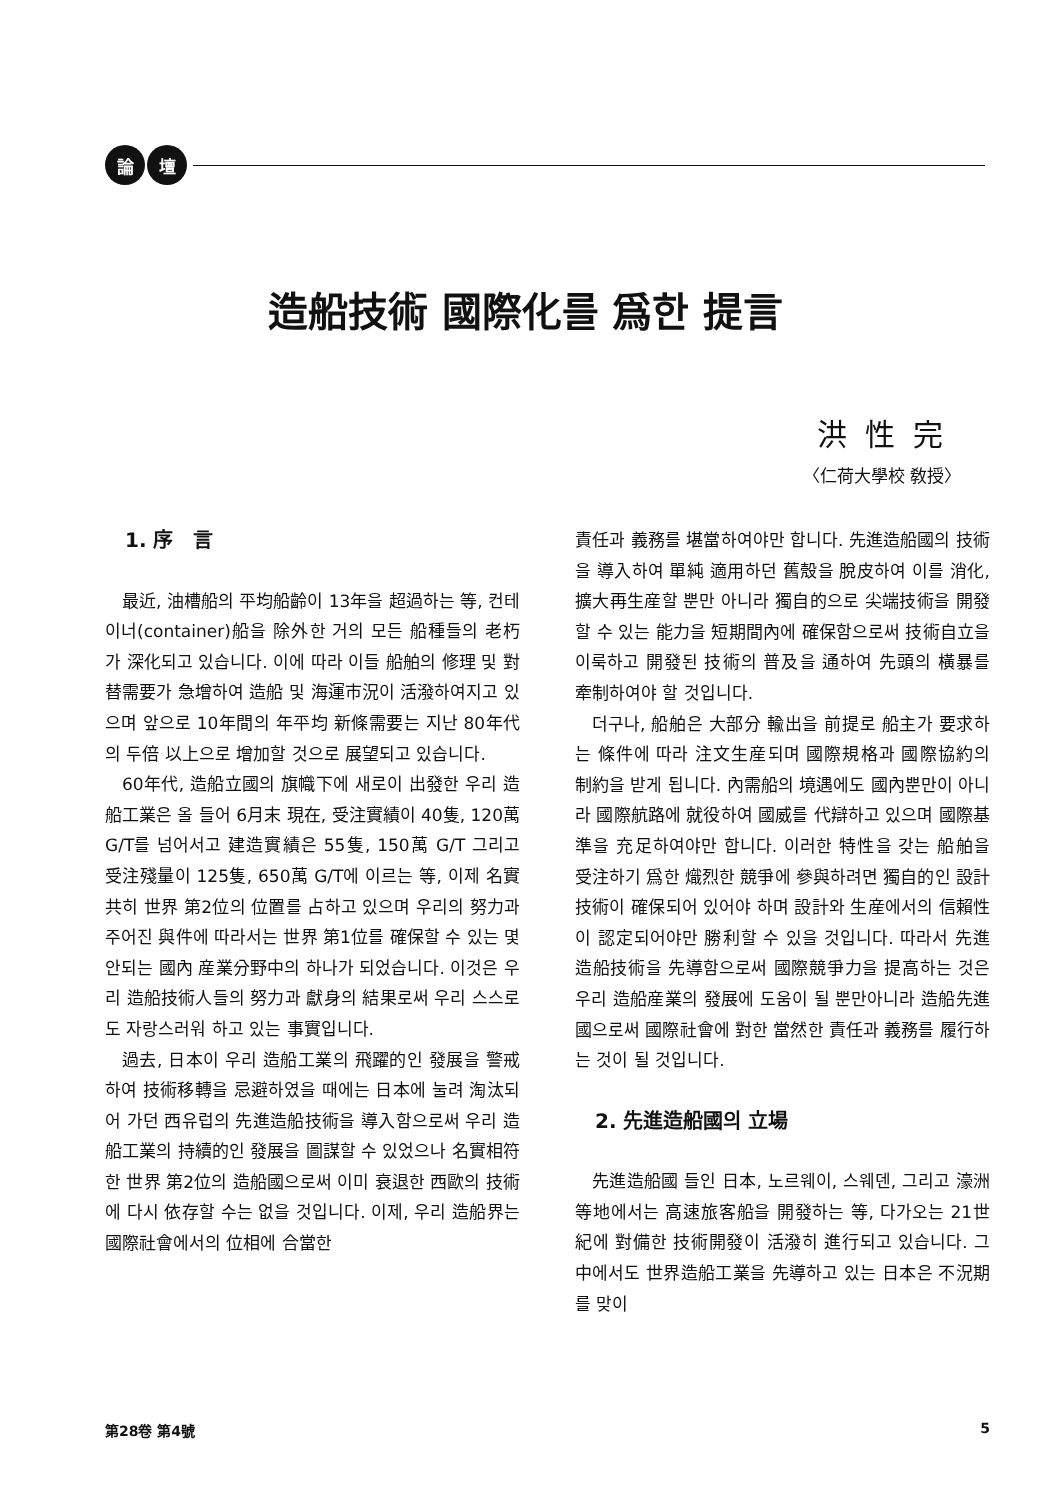論 壇
造船技術 國際化를 爲한 提言
洪性完
〈仁荷大學校 敎授〉
1. 序　言
最近, 油槽船의 平均船齡이 13年을 超過하는 等, 컨테이너(container)船을 除外한 거의 모든 船種들의 老朽가 深化되고 있습니다. 이에 따라 이들 船舶의 修理 및 對替需要가 急增하여 造船 및 海運市況이 活潑하여지고 있으며 앞으로 10年間의 年平均 新條需要는 지난 80年代의 두倍 以上으로 增加할 것으로 展望되고 있습니다.
60年代, 造船立國의 旗幟下에 새로이 出發한 우리 造船工業은 올 들어 6月末 現在, 受注實績이 40隻, 120萬 G/T를 넘어서고 建造實績은 55隻, 150萬 G/T 그리고 受注殘量이 125隻, 650萬 G/T에 이르는 等, 이제 名實共히 世界 第2位의 位置를 占하고 있으며 우리의 努力과 주어진 與件에 따라서는 世界 第1位를 確保할 수 있는 몇 안되는 國內 産業分野中의 하나가 되었습니다. 이것은 우리 造船技術人들의 努力과 獻身의 結果로써 우리 스스로도 자랑스러워 하고 있는 事實입니다.
過去, 日本이 우리 造船工業의 飛躍的인 發展을 警戒하여 技術移轉을 忌避하였을 때에는 日本에 눌려 淘汰되어 가던 西유럽의 先進造船技術을 導入함으로써 우리 造船工業의 持續的인 發展을 圖謀할 수 있었으나 名實相符한 世界 第2位의 造船國으로써 이미 衰退한 西歐의 技術에 다시 依存할 수는 없을 것입니다. 이제, 우리 造船界는 國際社會에서의 位相에 合當한
責任과 義務를 堪當하여야만 합니다. 先進造船國의 技術을 導入하여 單純 適用하던 舊殼을 脫皮하여 이를 消化, 擴大再生産할 뿐만 아니라 獨自的으로 尖端技術을 開發할 수 있는 能力을 短期間內에 確保함으로써 技術自立을 이룩하고 開發된 技術의 普及을 通하여 先頭의 橫暴를 牽制하여야 할 것입니다.
더구나, 船舶은 大部分 輸出을 前提로 船主가 要求하는 條件에 따라 注文生産되며 國際規格과 國際協約의 制約을 받게 됩니다. 內需船의 境遇에도 國內뿐만이 아니라 國際航路에 就役하여 國威를 代辯하고 있으며 國際基準을 充足하여야만 합니다. 이러한 特性을 갖는 船舶을 受注하기 爲한 熾烈한 競爭에 參與하려면 獨自的인 設計技術이 確保되어 있어야 하며 設計와 生産에서의 信賴性이 認定되어야만 勝利할 수 있을 것입니다. 따라서 先進造船技術을 先導함으로써 國際競爭力을 提高하는 것은 우리 造船産業의 發展에 도움이 될 뿐만아니라 造船先進國으로써 國際社會에 對한 當然한 責任과 義務를 履行하는 것이 될 것입니다.
2. 先進造船國의 立場
先進造船國 들인 日本, 노르웨이, 스웨덴, 그리고 濠洲 等地에서는 高速旅客船을 開發하는 等, 다가오는 21世紀에 對備한 技術開發이 活潑히 進行되고 있습니다. 그 中에서도 世界造船工業을 先導하고 있는 日本은 不況期를 맞이
第28卷 第4號 5